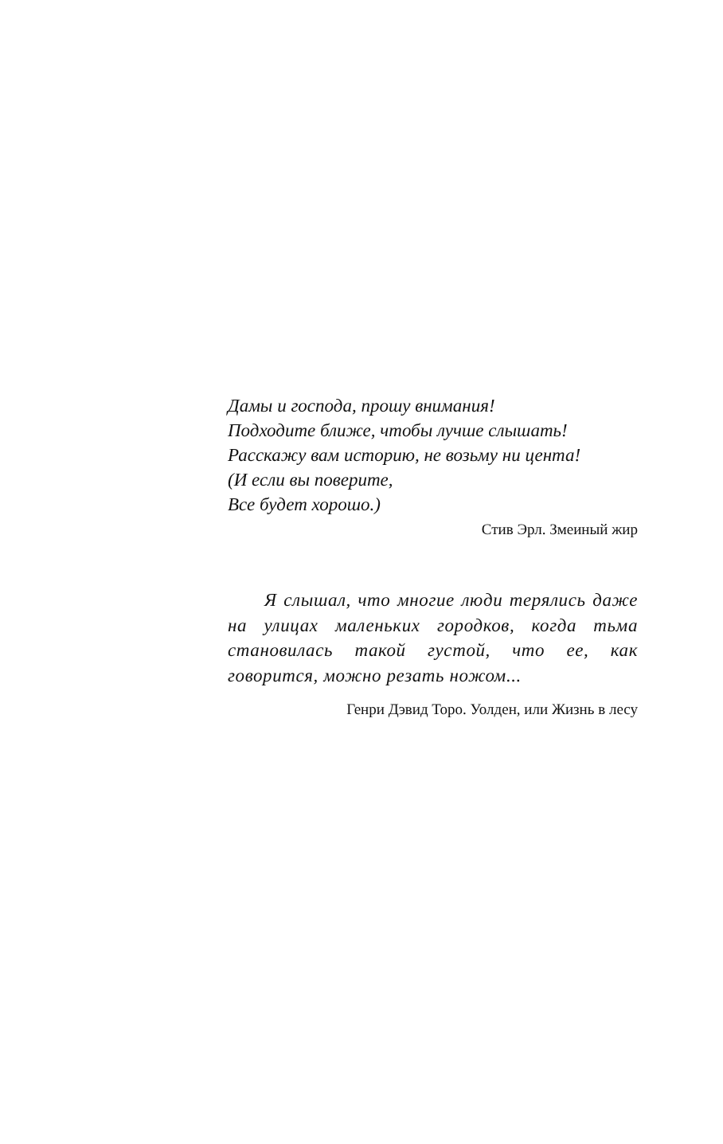Дамы и господа, прошу внимания!
Подходите ближе, чтобы лучше слышать!
Расскажу вам историю, не возьму ни цента!
(И если вы поверите,
Все будет хорошо.)
Стив Эрл. Змеиный жир
Я слышал, что многие люди терялись даже на улицах маленьких городков, когда тьма становилась такой густой, что ее, как говорится, можно резать ножом...
Генри Дэвид Торо. Уолден, или Жизнь в лесу